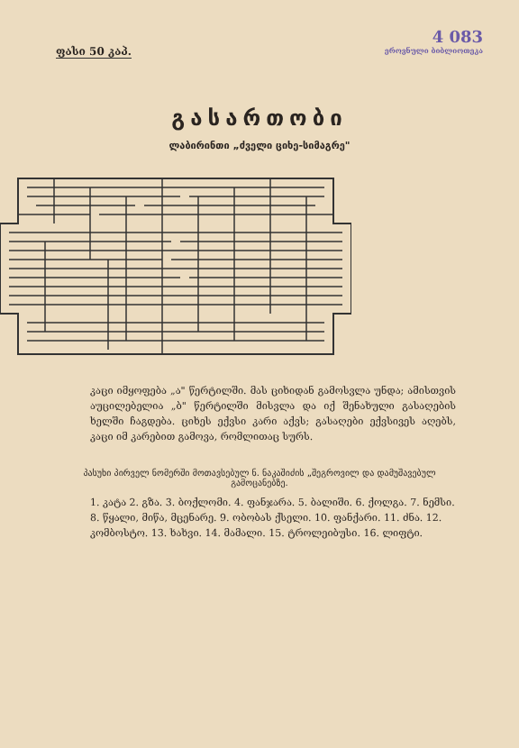ფასი 50 კაპ.
4 083
ეროვნული ბიბლიოთეკა
გასართობი
ლაბირინთი „ძველი ციხე-სიმაგრე"
კაცი იმყოფება „ა" წერტილში. მას ციხიდან გამოსვლა უნდა; ამისთვის აუცილებელია „ბ" წერტილში მისვლა და იქ შენახული გასაღების ხელში ჩაგდება. ციხეს ექვსი კარი აქვს; გასაღები ექვსივეს აღებს, კაცი იმ კარებით გამოვა, რომლითაც სურს.
პასუხი პირველ ნომერში მოთავსებულ ნ. ნაკაშიძის „შეგროვილ და დამუშავებულ გამოცანებზე.
1. კატა 2. გზა. 3. ბოქლომი. 4. ფანჯარა. 5. ბალიში. 6. ქოლგა. 7. ნემსი. 8. წყალი, მიწა, მცენარე. 9. ობობას ქსელი. 10. ფანქარი. 11. ძნა. 12. კომბოსტო. 13. ხახვი. 14. მამალი. 15. ტროლეიბუსი. 16. ლიფტი.